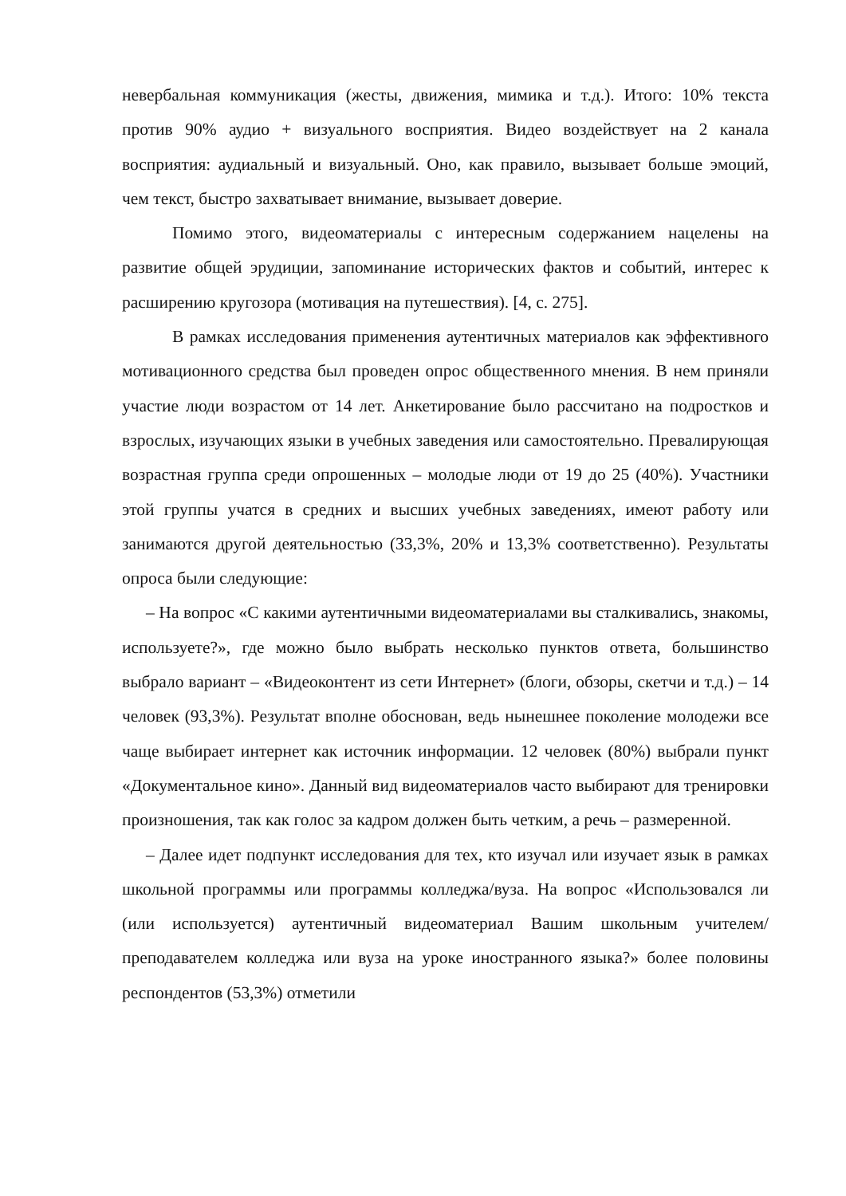невербальная коммуникация (жесты, движения, мимика и т.д.). Итого: 10% текста против 90% аудио + визуального восприятия. Видео воздействует на 2 канала восприятия: аудиальный и визуальный. Оно, как правило, вызывает больше эмоций, чем текст, быстро захватывает внимание, вызывает доверие.
Помимо этого, видеоматериалы с интересным содержанием нацелены на развитие общей эрудиции, запоминание исторических фактов и событий, интерес к расширению кругозора (мотивация на путешествия). [4, с. 275].
В рамках исследования применения аутентичных материалов как эффективного мотивационного средства был проведен опрос общественного мнения. В нем приняли участие люди возрастом от 14 лет. Анкетирование было рассчитано на подростков и взрослых, изучающих языки в учебных заведения или самостоятельно. Превалирующая возрастная группа среди опрошенных – молодые люди от 19 до 25 (40%). Участники этой группы учатся в средних и высших учебных заведениях, имеют работу или занимаются другой деятельностью (33,3%, 20% и 13,3% соответственно). Результаты опроса были следующие:
– На вопрос «С какими аутентичными видеоматериалами вы сталкивались, знакомы, используете?», где можно было выбрать несколько пунктов ответа, большинство выбрало вариант – «Видеоконтент из сети Интернет» (блоги, обзоры, скетчи и т.д.) – 14 человек (93,3%). Результат вполне обоснован, ведь нынешнее поколение молодежи все чаще выбирает интернет как источник информации. 12 человек (80%) выбрали пункт «Документальное кино». Данный вид видеоматериалов часто выбирают для тренировки произношения, так как голос за кадром должен быть четким, а речь – размеренной.
– Далее идет подпункт исследования для тех, кто изучал или изучает язык в рамках школьной программы или программы колледжа/вуза. На вопрос «Использовался ли (или используется) аутентичный видеоматериал Вашим школьным учителем/преподавателем колледжа или вуза на уроке иностранного языка?» более половины респондентов (53,3%) отметили